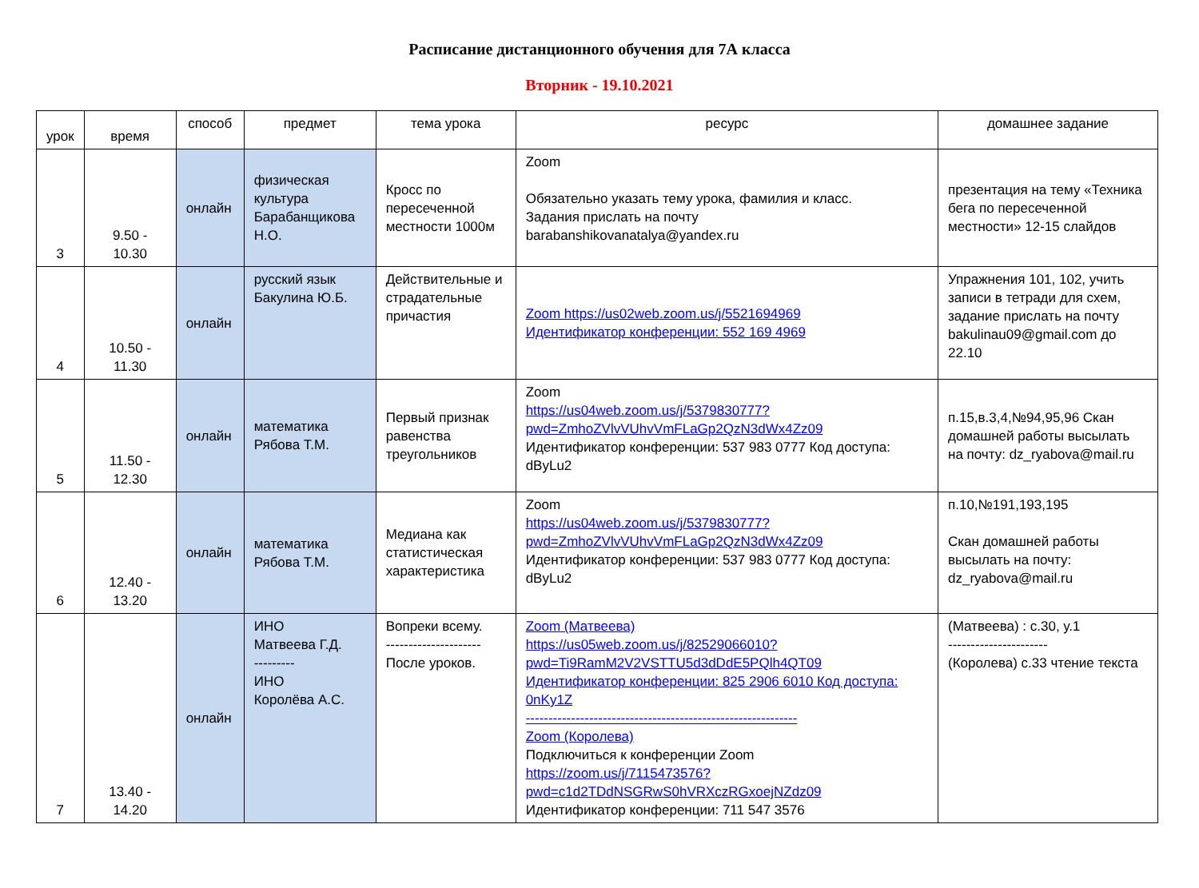Расписание дистанционного обучения для 7А класса
Вторник - 19.10.2021
| урок | время | способ | предмет | тема урока | ресурс | домашнее задание |
| --- | --- | --- | --- | --- | --- | --- |
| 3 | 9.50 - 10.30 | онлайн | физическая культура Барабанщикова Н.О. | Кросс по пересеченной местности 1000м | Zoom Обязательно указать тему урока, фамилия и класс. Задания прислать на почту barabanshikovanatalya@yandex.ru | презентация на тему «Техника бега по пересеченной местности» 12-15 слайдов |
| 4 | 10.50 - 11.30 | онлайн | русский язык Бакулина Ю.Б. | Действительные и страдательные причастия | Zoom https://us02web.zoom.us/j/5521694969 Идентификатор конференции: 552 169 4969 | Упражнения 101, 102, учить записи в тетради для схем, задание прислать на почту bakulinau09@gmail.com до 22.10 |
| 5 | 11.50 - 12.30 | онлайн | математика Рябова Т.М. | Первый признак равенства треугольников | Zoom https://us04web.zoom.us/j/5379830777?pwd=ZmhoZVlvVUhvVmFLaGp2QzN3dWx4Zz09 Идентификатор конференции: 537 983 0777 Код доступа: dByLu2 | п.15,в.3,4,№94,95,96 Скан домашней работы высылать на почту: dz_ryabova@mail.ru |
| 6 | 12.40 - 13.20 | онлайн | математика Рябова Т.М. | Медиана как статистическая характеристика | Zoom https://us04web.zoom.us/j/5379830777?pwd=ZmhoZVlvVUhvVmFLaGp2QzN3dWx4Zz09 Идентификатор конференции: 537 983 0777 Код доступа: dByLu2 | п.10,№191,193,195 Скан домашней работы высылать на почту: dz_ryabova@mail.ru |
| 7 | 13.40 - 14.20 | онлайн | ИНО Матвеева Г.Д. --------- ИНО Королёва А.С. | Вопреки всему. --------------------- После уроков. | Zoom (Матвеева) https://us05web.zoom.us/j/82529066010?pwd=Ti9RamM2V2VSTTU5d3dDdE5PQlh4QT09 Идентификатор конференции: 825 2906 6010 Код доступа: 0nKy1Z ------------------------------------------------------------ Zoom (Королева) Подключиться к конференции Zoom https://zoom.us/j/7115473576?pwd=c1d2TDdNSGRwS0hVRXczRGxoejNZdz09 Идентификатор конференции: 711 547 3576 | (Матвеева) : с.30, у.1 ---------------------- (Королева) с.33 чтение текста |